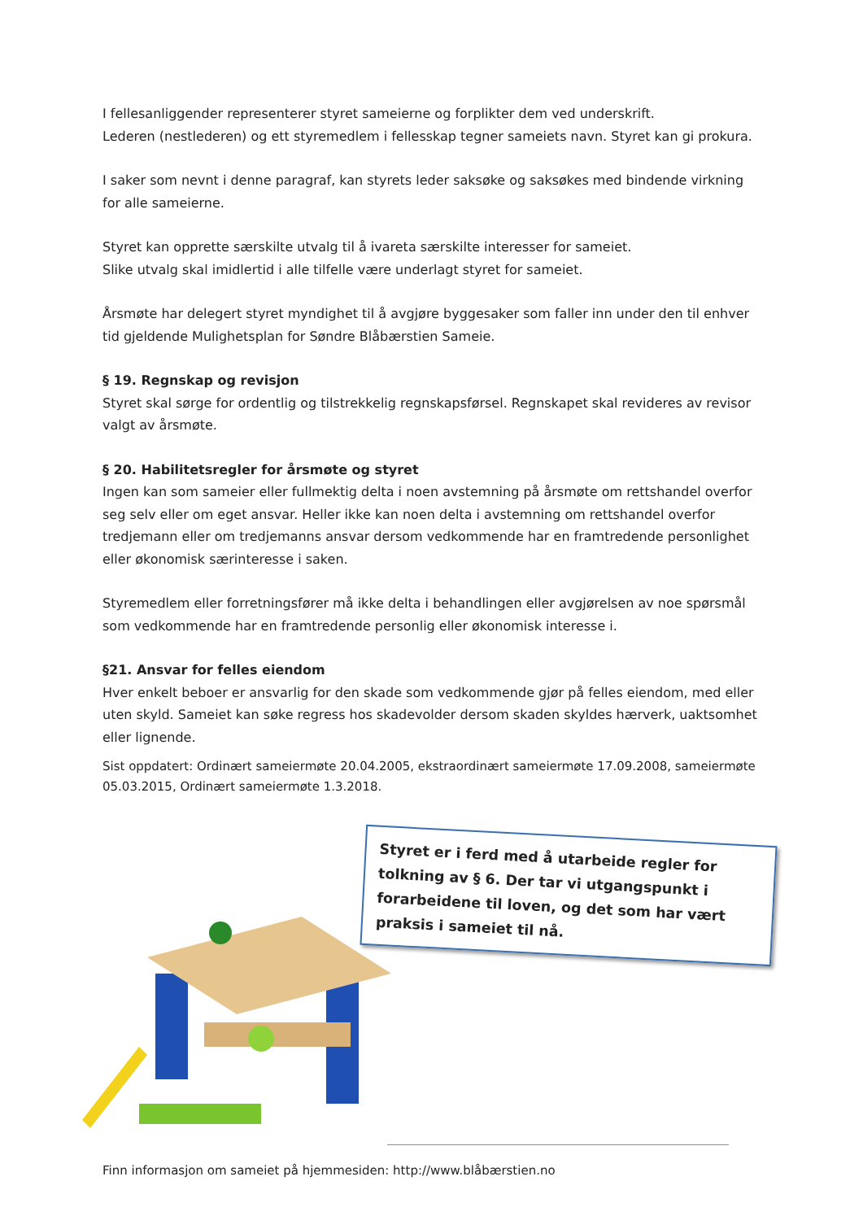I fellesanliggender representerer styret sameierne og forplikter dem ved underskrift.
Lederen (nestlederen) og ett styremedlem i fellesskap tegner sameiets navn. Styret kan gi prokura.
I saker som nevnt i denne paragraf, kan styrets leder saksøke og saksøkes med bindende virkning for alle sameierne.
Styret kan opprette særskilte utvalg til å ivareta særskilte interesser for sameiet.
Slike utvalg skal imidlertid i alle tilfelle være underlagt styret for sameiet.
Årsmøte har delegert styret myndighet til å avgjøre byggesaker som faller inn under den til enhver tid gjeldende Mulighetsplan for Søndre Blåbærstien Sameie.
§ 19. Regnskap og revisjon
Styret skal sørge for ordentlig og tilstrekkelig regnskapsførsel. Regnskapet skal revideres av revisor valgt av årsmøte.
§ 20. Habilitetsregler for årsmøte og styret
Ingen kan som sameier eller fullmektig delta i noen avstemning på årsmøte om rettshandel overfor seg selv eller om eget ansvar. Heller ikke kan noen delta i avstemning om rettshandel overfor tredjemann eller om tredjemanns ansvar dersom vedkommende har en framtredende personlighet eller økonomisk særinteresse i saken.
Styremedlem eller forretningsfører må ikke delta i behandlingen eller avgjørelsen av noe spørsmål som vedkommende har en framtredende personlig eller økonomisk interesse i.
§21. Ansvar for felles eiendom
Hver enkelt beboer er ansvarlig for den skade som vedkommende gjør på felles eiendom, med eller uten skyld. Sameiet kan søke regress hos skadevolder dersom skaden skyldes hærverk, uaktsomhet eller lignende.
Sist oppdatert: Ordinært sameiermøte 20.04.2005, ekstraordinært sameiermøte 17.09.2008, sameiermøte 05.03.2015, Ordinært sameiermøte 1.3.2018.
Styret er i ferd med å utarbeide regler for tolkning av § 6. Der tar vi utgangspunkt i forarbeidene til loven, og det som har vært praksis i sameiet til nå.
Finn informasjon om sameiet på hjemmesiden: http://www.blåbærstien.no